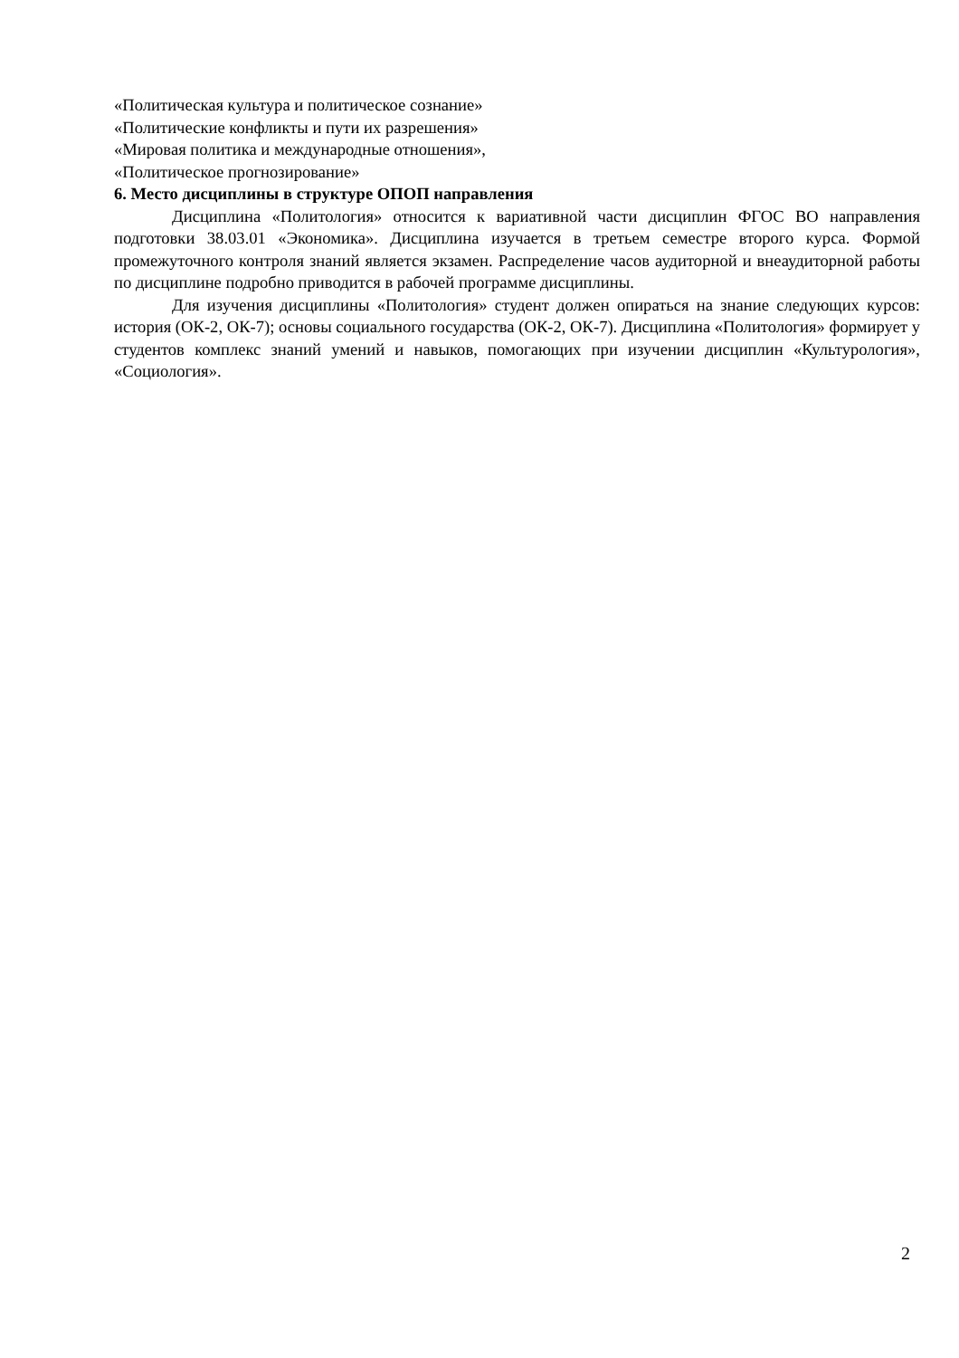«Политическая культура и политическое сознание»
«Политические конфликты и пути их разрешения»
«Мировая политика и международные отношения»,
«Политическое прогнозирование»
6. Место дисциплины в структуре ОПОП направления
Дисциплина «Политология» относится к вариативной части дисциплин ФГОС ВО направления подготовки 38.03.01 «Экономика». Дисциплина изучается в третьем семестре второго курса. Формой промежуточного контроля знаний является экзамен. Распределение часов аудиторной и внеаудиторной работы по дисциплине подробно приводится в рабочей программе дисциплины.
Для изучения дисциплины «Политология» студент должен опираться на знание следующих курсов: история (ОК-2, ОК-7); основы социального государства (ОК-2, ОК-7). Дисциплина «Политология» формирует у студентов комплекс знаний умений и навыков, помогающих при изучении дисциплин «Культурология», «Социология».
2